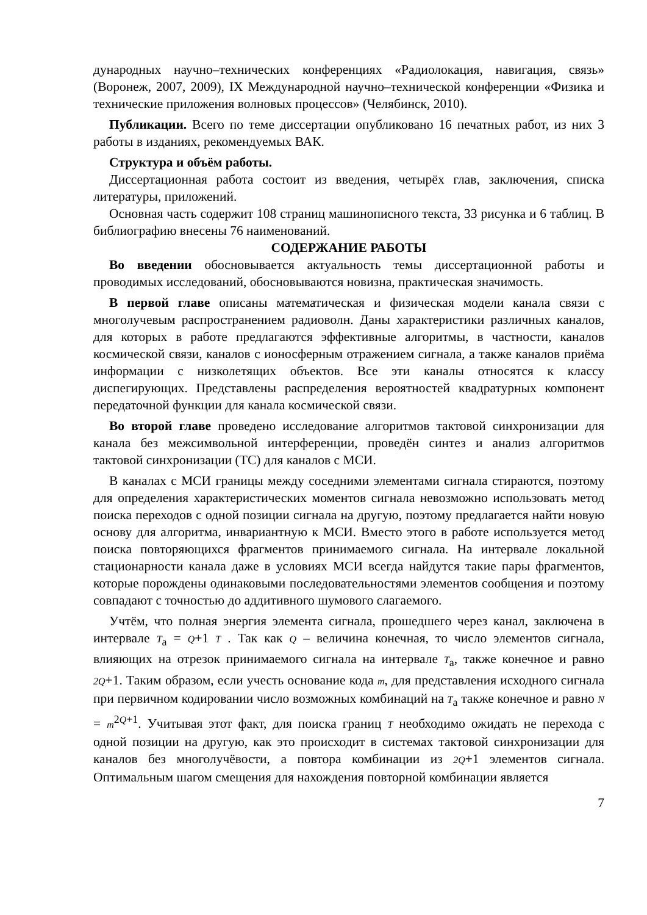дународных научно–технических конференциях «Радиолокация, навигация, связь» (Воронеж, 2007, 2009), IX Международной научно–технической конференции «Физика и технические приложения волновых процессов» (Челябинск, 2010).
Публикации. Всего по теме диссертации опубликовано 16 печатных работ, из них 3 работы в изданиях, рекомендуемых ВАК.
Структура и объём работы.
Диссертационная работа состоит из введения, четырёх глав, заключения, списка литературы, приложений.
Основная часть содержит 108 страниц машинописного текста, 33 рисунка и 6 таблиц. В библиографию внесены 76 наименований.
СОДЕРЖАНИЕ РАБОТЫ
Во введении обосновывается актуальность темы диссертационной работы и проводимых исследований, обосновываются новизна, практическая значимость.
В первой главе описаны математическая и физическая модели канала связи с многолучевым распространением радиоволн. Даны характеристики различных каналов, для которых в работе предлагаются эффективные алгоритмы, в частности, каналов космической связи, каналов с ионосферным отражением сигнала, а также каналов приёма информации с низколетящих объектов. Все эти каналы относятся к классу диспегирующих. Представлены распределения вероятностей квадратурных компонент передаточной функции для канала космической связи.
Во второй главе проведено исследование алгоритмов тактовой синхронизации для канала без межсимвольной интерференции, проведён синтез и анализ алгоритмов тактовой синхронизации (ТС) для каналов с МСИ.
В каналах с МСИ границы между соседними элементами сигнала стираются, поэтому для определения характеристических моментов сигнала невозможно использовать метод поиска переходов с одной позиции сигнала на другую, поэтому предлагается найти новую основу для алгоритма, инвариантную к МСИ. Вместо этого в работе используется метод поиска повторяющихся фрагментов принимаемого сигнала. На интервале локальной стационарности канала даже в условиях МСИ всегда найдутся такие пары фрагментов, которые порождены одинаковыми последовательностями элементов сообщения и поэтому совпадают с точностью до аддитивного шумового слагаемого.
Учтём, что полная энергия элемента сигнала, прошедшего через канал, заключена в интервале T<sub>a</sub> = Q+1 T . Так как Q – величина конечная, то число элементов сигнала, влияющих на отрезок принимаемого сигнала на интервале T<sub>a</sub>, также конечное и равно 2Q+1. Таким образом, если учесть основание кода m, для представления исходного сигнала при первичном кодировании число возможных комбинаций на T<sub>a</sub> также конечное и равно N = m<sup>2Q+1</sup>. Учитывая этот факт, для поиска границ T необходимо ожидать не перехода с одной позиции на другую, как это происходит в системах тактовой синхронизации для каналов без многолучёвости, а повтора комбинации из 2Q+1 элементов сигнала. Оптимальным шагом смещения для нахождения повторной комбинации является
7